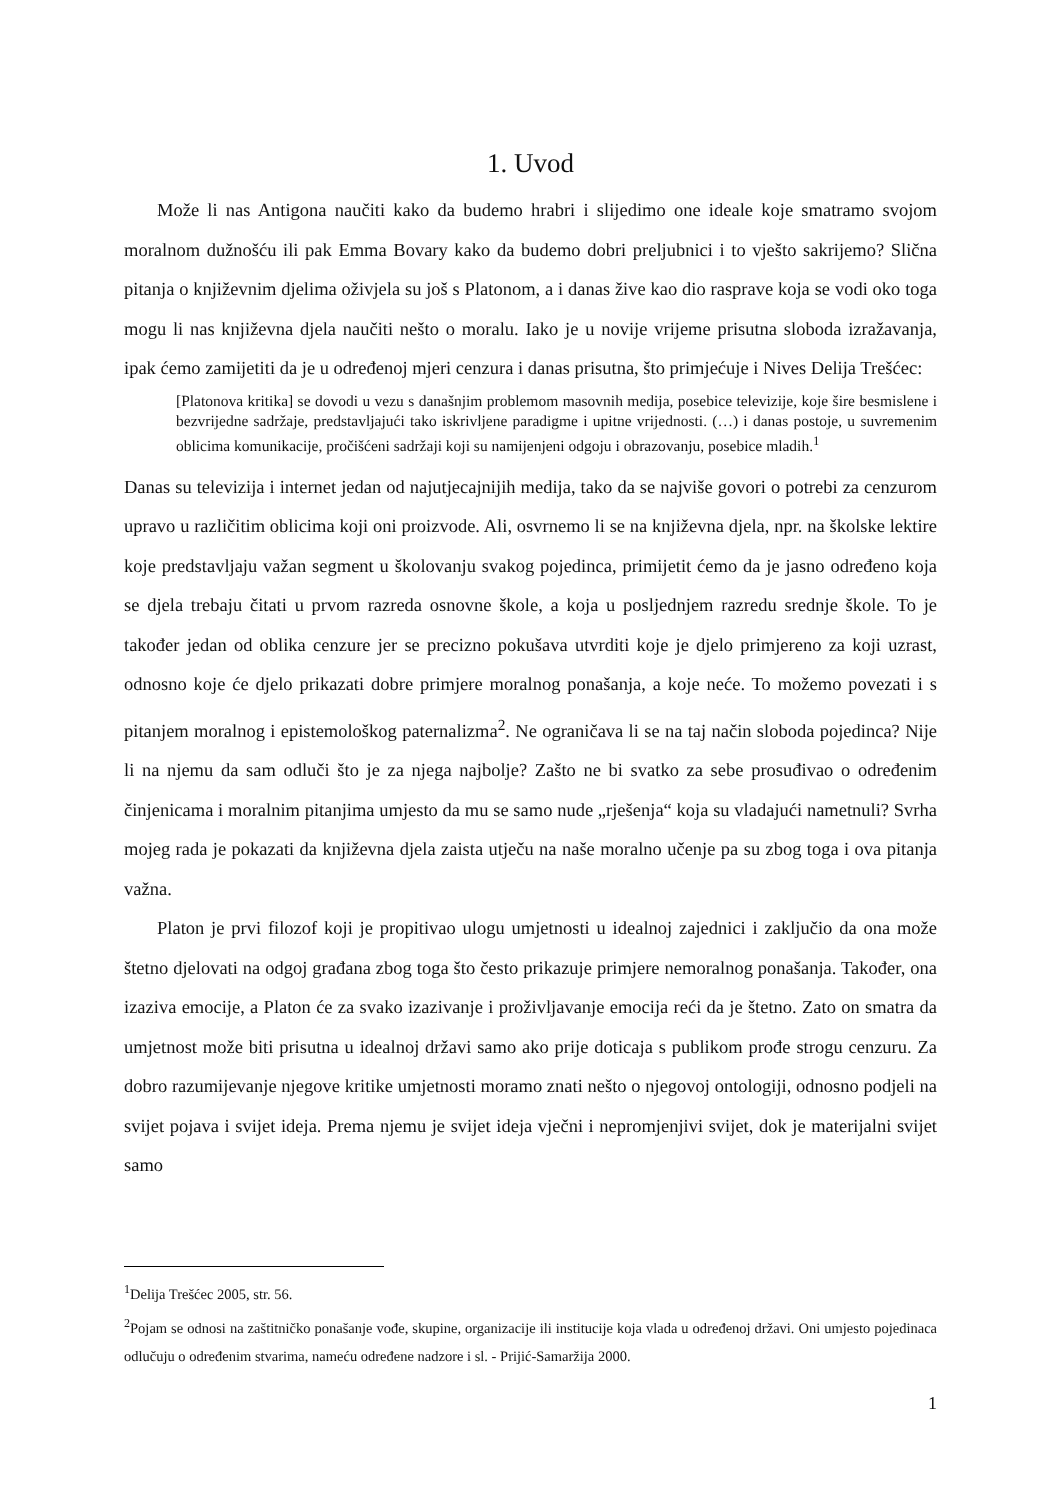1. Uvod
Može li nas Antigona naučiti kako da budemo hrabri i slijedimo one ideale koje smatramo svojom moralnom dužnošću ili pak Emma Bovary kako da budemo dobri preljubnici i to vješto sakrijemo? Slična pitanja o književnim djelima oživjela su još s Platonom, a i danas žive kao dio rasprave koja se vodi oko toga mogu li nas književna djela naučiti nešto o moralu. Iako je u novije vrijeme prisutna sloboda izražavanja, ipak ćemo zamijetiti da je u određenoj mjeri cenzura i danas prisutna, što primjećuje i Nives Delija Trešćec:
[Platonova kritika] se dovodi u vezu s današnjim problemom masovnih medija, posebice televizije, koje šire besmislene i bezvrijedne sadržaje, predstavljajući tako iskrivljene paradigme i upitne vrijednosti. (…) i danas postoje, u suvremenim oblicima komunikacije, pročišćeni sadržaji koji su namijenjeni odgoju i obrazovanju, posebice mladih.<sup>1</sup>
Danas su televizija i internet jedan od najutjecajnijih medija, tako da se najviše govori o potrebi za cenzurom upravo u različitim oblicima koji oni proizvode. Ali, osvrnemo li se na književna djela, npr. na školske lektire koje predstavljaju važan segment u školovanju svakog pojedinca, primijetit ćemo da je jasno određeno koja se djela trebaju čitati u prvom razreda osnovne škole, a koja u posljednjem razredu srednje škole. To je također jedan od oblika cenzure jer se precizno pokušava utvrditi koje je djelo primjereno za koji uzrast, odnosno koje će djelo prikazati dobre primjere moralnog ponašanja, a koje neće. To možemo povezati i s pitanjem moralnog i epistemološkog paternalizma<sup>2</sup>. Ne ograničava li se na taj način sloboda pojedinca? Nije li na njemu da sam odluči što je za njega najbolje? Zašto ne bi svatko za sebe prosuđivao o određenim činjenicama i moralnim pitanjima umjesto da mu se samo nude „rješenja“ koja su vladajući nametnuli? Svrha mojeg rada je pokazati da književna djela zaista utječu na naše moralno učenje pa su zbog toga i ova pitanja važna.
Platon je prvi filozof koji je propitivao ulogu umjetnosti u idealnoj zajednici i zaključio da ona može štetno djelovati na odgoj građana zbog toga što često prikazuje primjere nemoralnog ponašanja. Također, ona izaziva emocije, a Platon će za svako izazivanje i proživljavanje emocija reći da je štetno. Zato on smatra da umjetnost može biti prisutna u idealnoj državi samo ako prije doticaja s publikom prođe strogu cenzuru. Za dobro razumijevanje njegove kritike umjetnosti moramo znati nešto o njegovoj ontologiji, odnosno podjeli na svijet pojava i svijet ideja. Prema njemu je svijet ideja vječni i nepromjenjivi svijet, dok je materijalni svijet samo
<sup>1</sup> Delija Trešćec 2005, str. 56.
<sup>2</sup> Pojam se odnosi na zaštitničko ponašanje vođe, skupine, organizacije ili institucije koja vlada u određenoj državi. Oni umjesto pojedinaca odlučuju o određenim stvarima, nameću određene nadzore i sl. - Prijić-Samaržija 2000.
1